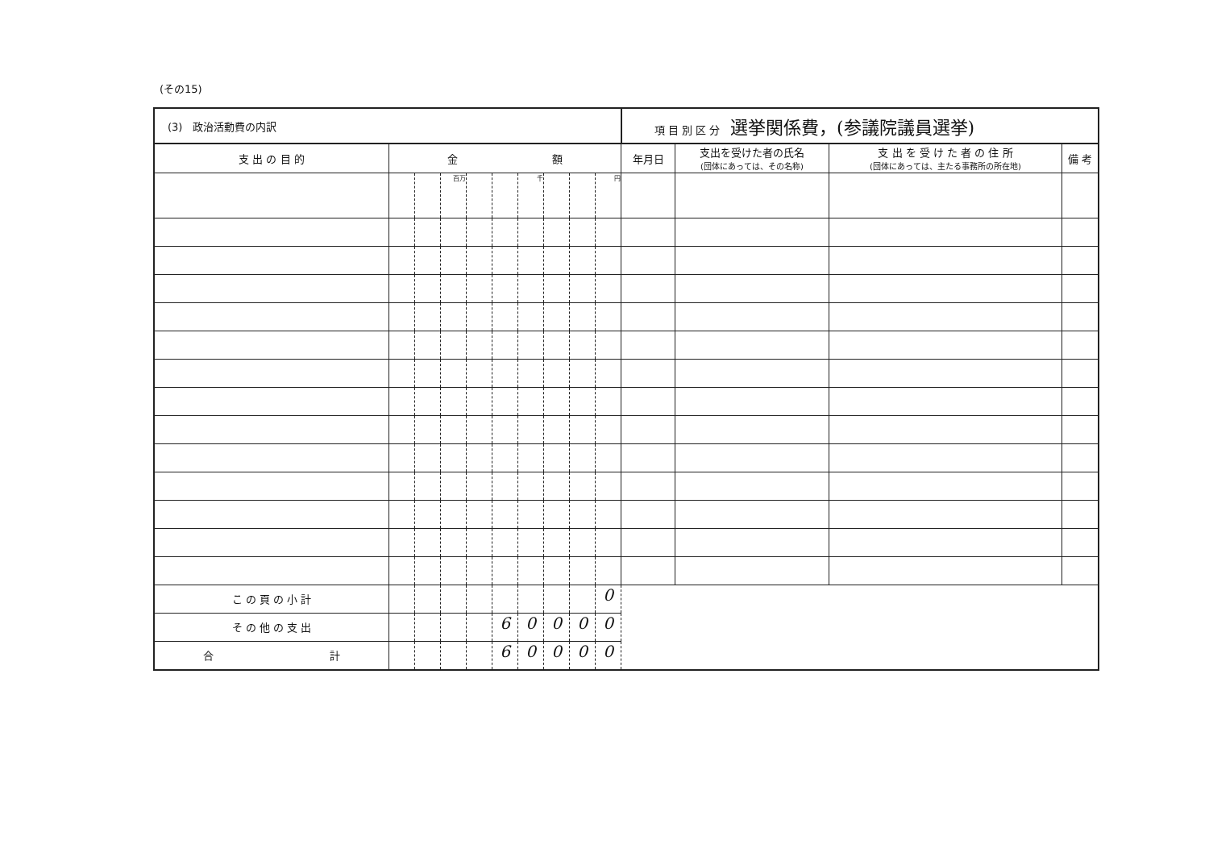(その15)
| (3) 政治活動費の内訳 | | | | | | | | | | 項 目 別 区 分 選挙関係費，(参議院議員選挙) | | | |
| 支 出 の 目 的 | 金 額 | | | | | | | | | 年月日 | 支出を受けた者の氏名 (団体にあっては、その名称) | 支 出 を 受 け た 者 の 住 所 (団体にあっては、主たる事務所の所在地) | 備 考 |
| | | | 百万 | | | 千 | | | 円 | | | | |
| こ の 頁 の 小 計 | | | | | | | | | 0 | | | | |
| そ の 他 の 支 出 | | | | | 6 | 0 | 0 | 0 | 0 | | | | |
| 合 計 | | | | | 6 | 0 | 0 | 0 | 0 | | | | |